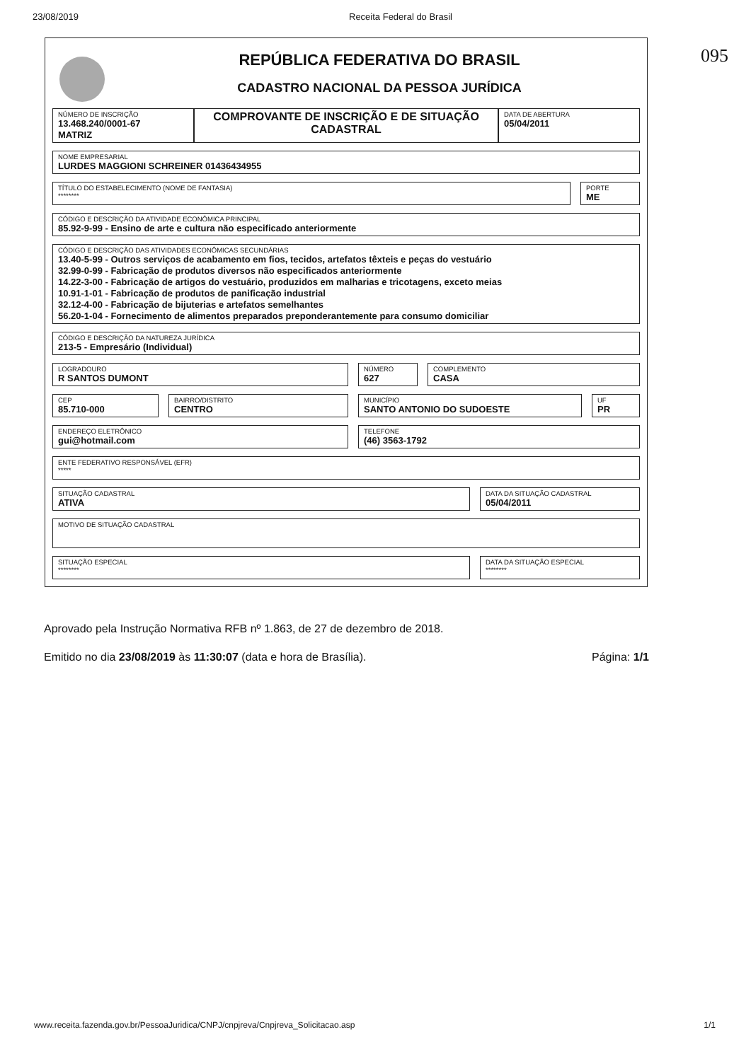23/08/2019 Receita Federal do Brasil
095
REPÚBLICA FEDERATIVA DO BRASIL
CADASTRO NACIONAL DA PESSOA JURÍDICA
NÚMERO DE INSCRIÇÃO
13.468.240/0001-67
MATRIZ
COMPROVANTE DE INSCRIÇÃO E DE SITUAÇÃO CADASTRAL
DATA DE ABERTURA
05/04/2011
NOME EMPRESARIAL
LURDES MAGGIONI SCHREINER 01436434955
TÍTULO DO ESTABELECIMENTO (NOME DE FANTASIA)
********
PORTE
ME
CÓDIGO E DESCRIÇÃO DA ATIVIDADE ECONÔMICA PRINCIPAL
85.92-9-99 - Ensino de arte e cultura não especificado anteriormente
CÓDIGO E DESCRIÇÃO DAS ATIVIDADES ECONÔMICAS SECUNDÁRIAS
13.40-5-99 - Outros serviços de acabamento em fios, tecidos, artefatos têxteis e peças do vestuário
32.99-0-99 - Fabricação de produtos diversos não especificados anteriormente
14.22-3-00 - Fabricação de artigos do vestuário, produzidos em malharias e tricotagens, exceto meias
10.91-1-01 - Fabricação de produtos de panificação industrial
32.12-4-00 - Fabricação de bijuterias e artefatos semelhantes
56.20-1-04 - Fornecimento de alimentos preparados preponderantemente para consumo domiciliar
CÓDIGO E DESCRIÇÃO DA NATUREZA JURÍDICA
213-5 - Empresário (Individual)
LOGRADOURO
R SANTOS DUMONT
NÚMERO
627
COMPLEMENTO
CASA
CEP
85.710-000
BAIRRO/DISTRITO
CENTRO
MUNICÍPIO
SANTO ANTONIO DO SUDOESTE
UF
PR
ENDEREÇO ELETRÔNICO
gui@hotmail.com
TELEFONE
(46) 3563-1792
ENTE FEDERATIVO RESPONSÁVEL (EFR)
*****
SITUAÇÃO CADASTRAL
ATIVA
DATA DA SITUAÇÃO CADASTRAL
05/04/2011
MOTIVO DE SITUAÇÃO CADASTRAL
SITUAÇÃO ESPECIAL
********
DATA DA SITUAÇÃO ESPECIAL
********
Aprovado pela Instrução Normativa RFB nº 1.863, de 27 de dezembro de 2018.
Emitido no dia 23/08/2019 às 11:30:07 (data e hora de Brasília). Página: 1/1
www.receita.fazenda.gov.br/PessoaJuridica/CNPJ/cnpjreva/Cnpjreva_Solicitacao.asp 1/1